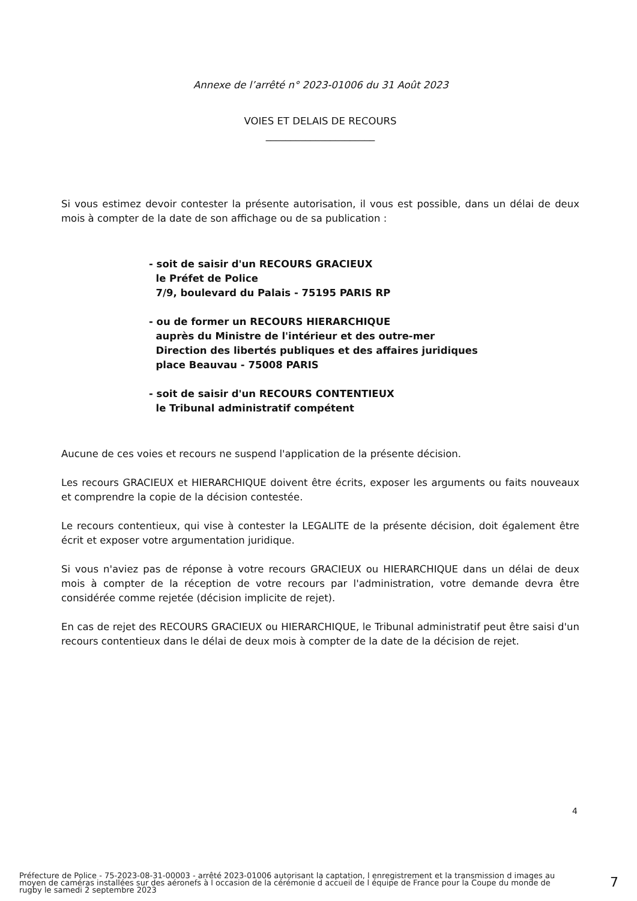Annexe de l’arrêté n° 2023-01006 du 31 Août 2023
VOIES ET DELAIS DE RECOURS
______________________
Si vous estimez devoir contester la présente autorisation, il vous est possible, dans un délai de deux mois à compter de la date de son affichage ou de sa publication :
- soit de saisir d'un RECOURS GRACIEUX
le Préfet de Police
7/9, boulevard du Palais - 75195 PARIS RP
- ou de former un RECOURS HIERARCHIQUE
auprès du Ministre de l'intérieur et des outre-mer
Direction des libertés publiques et des affaires juridiques
place Beauvau - 75008 PARIS
- soit de saisir d'un RECOURS CONTENTIEUX
le Tribunal administratif compétent
Aucune de ces voies et recours ne suspend l'application de la présente décision.
Les recours GRACIEUX et HIERARCHIQUE doivent être écrits, exposer les arguments ou faits nouveaux et comprendre la copie de la décision contestée.
Le recours contentieux, qui vise à contester la LEGALITE de la présente décision, doit également être écrit et exposer votre argumentation juridique.
Si vous n'aviez pas de réponse à votre recours GRACIEUX ou HIERARCHIQUE dans un délai de deux mois à compter de la réception de votre recours par l'administration, votre demande devra être considérée comme rejetée (décision implicite de rejet).
En cas de rejet des RECOURS GRACIEUX ou HIERARCHIQUE, le Tribunal administratif peut être saisi d'un recours contentieux dans le délai de deux mois à compter de la date de la décision de rejet.
4
Préfecture de Police - 75-2023-08-31-00003 - arrêté 2023-01006 autorisant la captation, l enregistrement et la transmission d images au moyen de caméras installées sur des aéronefs à l occasion de la cérémonie d accueil de l équipe de France pour la Coupe du monde de rugby le samedi 2 septembre 2023
7